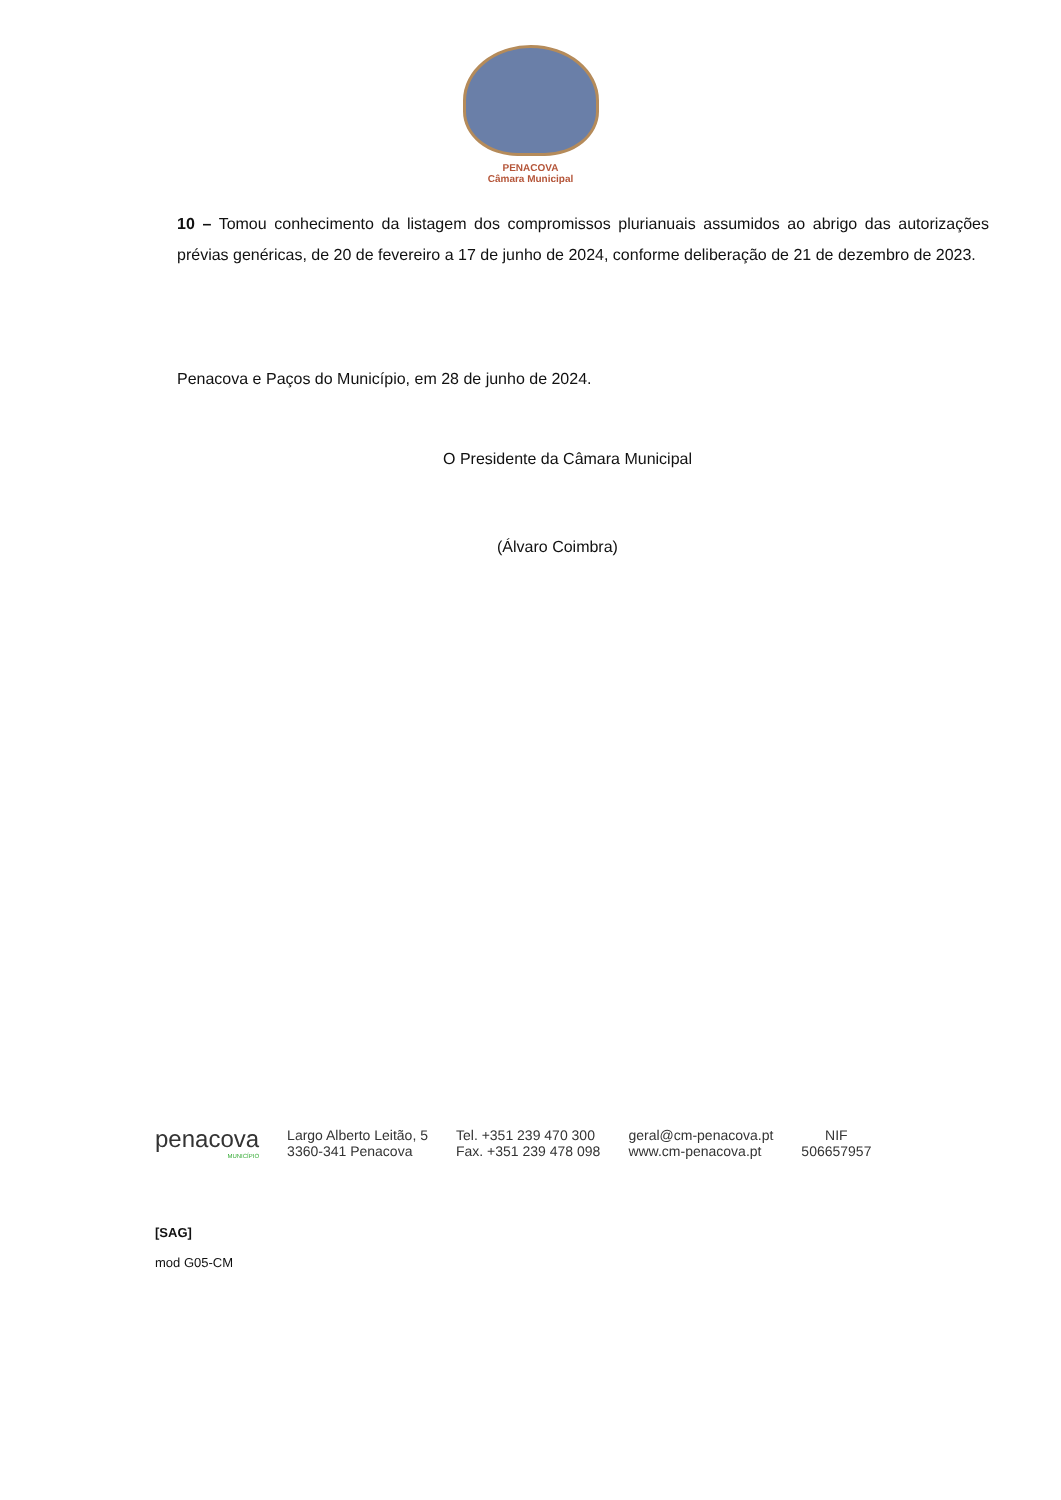PENACOVA
Câmara Municipal
10 – Tomou conhecimento da listagem dos compromissos plurianuais assumidos ao abrigo das autorizações prévias genéricas, de 20 de fevereiro a 17 de junho de 2024, conforme deliberação de 21 de dezembro de 2023.
Penacova e Paços do Município, em 28 de junho de 2024.
O Presidente da Câmara Municipal
(Álvaro Coimbra)
penacova
MUNICÍPIO
Largo Alberto Leitão, 5
3360-341 Penacova
Tel. +351 239 470 300
Fax. +351 239 478 098
geral@cm-penacova.pt
www.cm-penacova.pt
NIF
506657957
[SAG]
mod G05-CM